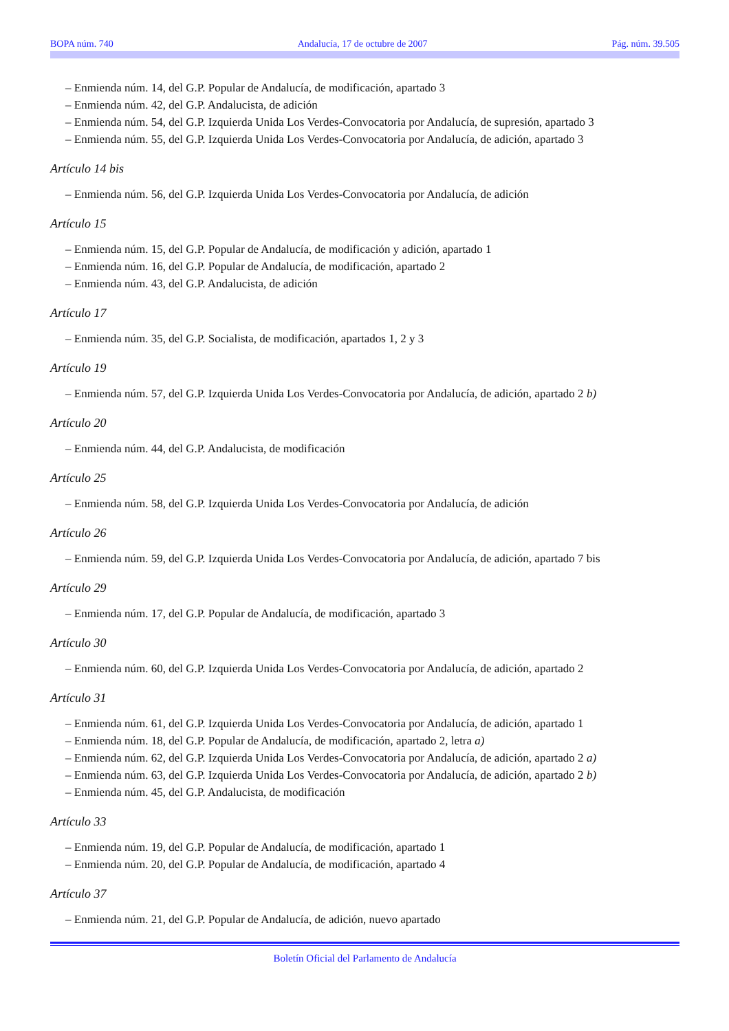BOPA núm. 740 Andalucía, 17 de octubre de 2007 Pág. núm. 39.505
– Enmienda núm. 14, del G.P. Popular de Andalucía, de modificación, apartado 3
– Enmienda núm. 42, del G.P. Andalucista, de adición
– Enmienda núm. 54, del G.P. Izquierda Unida Los Verdes-Convocatoria por Andalucía, de supresión, apartado 3
– Enmienda núm. 55, del G.P. Izquierda Unida Los Verdes-Convocatoria por Andalucía, de adición, apartado 3
Artículo 14 bis
– Enmienda núm. 56, del G.P. Izquierda Unida Los Verdes-Convocatoria por Andalucía, de adición
Artículo 15
– Enmienda núm. 15, del G.P. Popular de Andalucía, de modificación y adición, apartado 1
– Enmienda núm. 16, del G.P. Popular de Andalucía, de modificación, apartado 2
– Enmienda núm. 43, del G.P. Andalucista, de adición
Artículo 17
– Enmienda núm. 35, del G.P. Socialista, de modificación, apartados 1, 2 y 3
Artículo 19
– Enmienda núm. 57, del G.P. Izquierda Unida Los Verdes-Convocatoria por Andalucía, de adición, apartado 2 b)
Artículo 20
– Enmienda núm. 44, del G.P. Andalucista, de modificación
Artículo 25
– Enmienda núm. 58, del G.P. Izquierda Unida Los Verdes-Convocatoria por Andalucía, de adición
Artículo 26
– Enmienda núm. 59, del G.P. Izquierda Unida Los Verdes-Convocatoria por Andalucía, de adición, apartado 7 bis
Artículo 29
– Enmienda núm. 17, del G.P. Popular de Andalucía, de modificación, apartado 3
Artículo 30
– Enmienda núm. 60, del G.P. Izquierda Unida Los Verdes-Convocatoria por Andalucía, de adición, apartado 2
Artículo 31
– Enmienda núm. 61, del G.P. Izquierda Unida Los Verdes-Convocatoria por Andalucía, de adición, apartado 1
– Enmienda núm. 18, del G.P. Popular de Andalucía, de modificación, apartado 2, letra a)
– Enmienda núm. 62, del G.P. Izquierda Unida Los Verdes-Convocatoria por Andalucía, de adición, apartado 2 a)
– Enmienda núm. 63, del G.P. Izquierda Unida Los Verdes-Convocatoria por Andalucía, de adición, apartado 2 b)
– Enmienda núm. 45, del G.P. Andalucista, de modificación
Artículo 33
– Enmienda núm. 19, del G.P. Popular de Andalucía, de modificación, apartado 1
– Enmienda núm. 20, del G.P. Popular de Andalucía, de modificación, apartado 4
Artículo 37
– Enmienda núm. 21, del G.P. Popular de Andalucía, de adición, nuevo apartado
Boletín Oficial del Parlamento de Andalucía